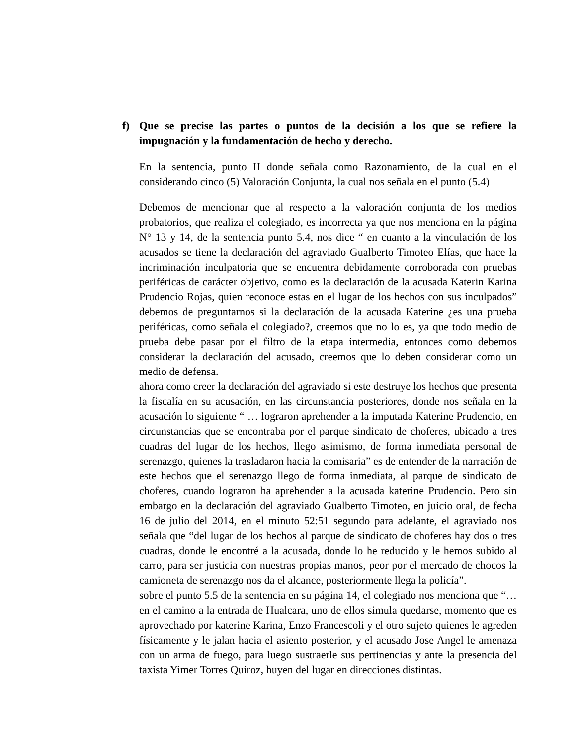f) Que se precise las partes o puntos de la decisión a los que se refiere la impugnación y la fundamentación de hecho y derecho.
En la sentencia, punto II donde señala como Razonamiento, de la cual en el considerando cinco (5) Valoración Conjunta, la cual nos señala en el punto (5.4)
Debemos de mencionar que al respecto a la valoración conjunta de los medios probatorios, que realiza el colegiado, es incorrecta ya que nos menciona en la página N° 13 y 14, de la sentencia punto 5.4, nos dice “ en cuanto a la vinculación de los acusados se tiene la declaración del agraviado Gualberto Timoteo Elías, que hace la incriminación inculpatoria que se encuentra debidamente corroborada con pruebas periféricas de carácter objetivo, como es la declaración de la acusada Katerin Karina Prudencio Rojas, quien reconoce estas en el lugar de los hechos con sus inculpados” debemos de preguntarnos si la declaración de la acusada Katerine ¿es una prueba periféricas, como señala el colegiado?, creemos que no lo es, ya que todo medio de prueba debe pasar por el filtro de la etapa intermedia, entonces como debemos considerar la declaración del acusado, creemos que lo deben considerar como un medio de defensa.
ahora como creer la declaración del agraviado si este destruye los hechos que presenta la fiscalía en su acusación, en las circunstancia posteriores, donde nos señala en la acusación lo siguiente “ … lograron aprehender a la imputada Katerine Prudencio, en circunstancias que se encontraba por el parque sindicato de choferes, ubicado a tres cuadras del lugar de los hechos, llego asimismo, de forma inmediata personal de serenazgo, quienes la trasladaron hacia la comisaria” es de entender de la narración de este hechos que el serenazgo llego de forma inmediata, al parque de sindicato de choferes, cuando lograron ha aprehender a la acusada katerine Prudencio. Pero sin embargo en la declaración del agraviado Gualberto Timoteo, en juicio oral, de fecha 16 de julio del 2014, en el minuto 52:51 segundo para adelante, el agraviado nos señala que “del lugar de los hechos al parque de sindicato de choferes hay dos o tres cuadras, donde le encontré a la acusada, donde lo he reducido y le hemos subido al carro, para ser justicia con nuestras propias manos, peor por el mercado de chocos la camioneta de serenazgo nos da el alcance, posteriormente llega la policía”.
sobre el punto 5.5 de la sentencia en su página 14, el colegiado nos menciona que “… en el camino a la entrada de Hualcara, uno de ellos simula quedarse, momento que es aprovechado por katerine Karina, Enzo Francescoli y el otro sujeto quienes le agreden físicamente y le jalan hacia el asiento posterior, y el acusado Jose Angel le amenaza con un arma de fuego, para luego sustraerle sus pertinencias y ante la presencia del taxista Yimer Torres Quiroz, huyen del lugar en direcciones distintas.